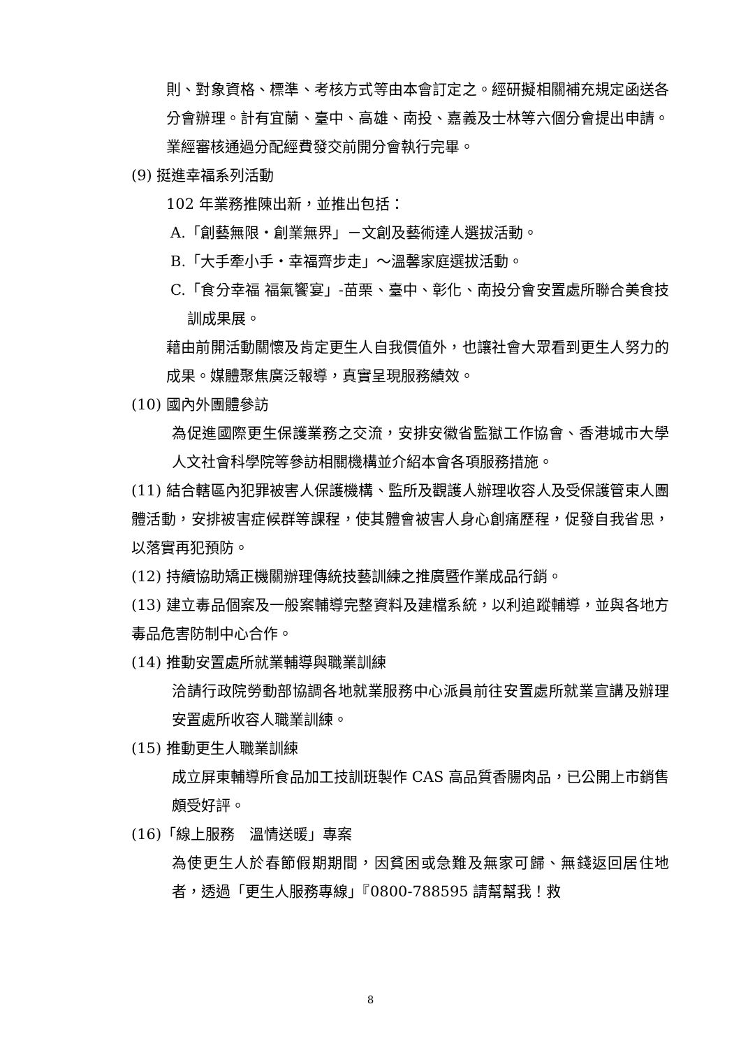則、對象資格、標準、考核方式等由本會訂定之。經研擬相關補充規定函送各分會辦理。計有宜蘭、臺中、高雄、南投、嘉義及士林等六個分會提出申請。業經審核通過分配經費發交前開分會執行完畢。
(9) 挺進幸福系列活動
102 年業務推陳出新，並推出包括：
A.「創藝無限‧創業無界」－文創及藝術達人選拔活動。
B.「大手牽小手‧幸福齊步走」～溫馨家庭選拔活動。
C.「食分幸福 福氣饗宴」-苗栗、臺中、彰化、南投分會安置處所聯合美食技訓成果展。
藉由前開活動關懷及肯定更生人自我價值外，也讓社會大眾看到更生人努力的成果。媒體聚焦廣泛報導，真實呈現服務績效。
(10) 國內外團體參訪
為促進國際更生保護業務之交流，安排安徽省監獄工作協會、香港城市大學人文社會科學院等參訪相關機構並介紹本會各項服務措施。
(11) 結合轄區內犯罪被害人保護機構、監所及觀護人辦理收容人及受保護管束人團體活動，安排被害症候群等課程，使其體會被害人身心創痛歷程，促發自我省思，以落實再犯預防。
(12) 持續協助矯正機關辦理傳統技藝訓練之推廣暨作業成品行銷。
(13) 建立毒品個案及一般案輔導完整資料及建檔系統，以利追蹤輔導，並與各地方毒品危害防制中心合作。
(14) 推動安置處所就業輔導與職業訓練
洽請行政院勞動部協調各地就業服務中心派員前往安置處所就業宣講及辦理安置處所收容人職業訓練。
(15) 推動更生人職業訓練
成立屏東輔導所食品加工技訓班製作 CAS 高品質香腸肉品，已公開上市銷售頗受好評。
(16)「線上服務　溫情送暖」專案
為使更生人於春節假期期間，因貧困或急難及無家可歸、無錢返回居住地者，透過「更生人服務專線」『0800-788595 請幫幫我！救
8